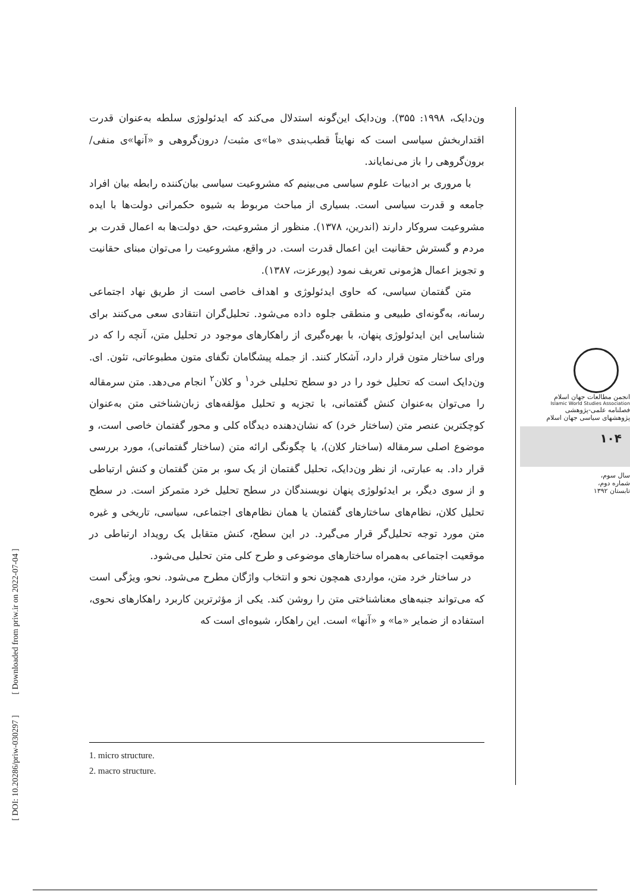ون‌دایک، ۱۹۹۸: ۳۵۵). ون‌دایک این‌گونه استدلال می‌کند که ایدئولوژی سلطه به‌عنوان قدرت اقتداربخش سیاسی است که نهایتاً قطب‌بندی «ما»ی مثبت/ درون‌گروهی و «آنها»ی منفی/ برون‌گروهی را باز می‌نمایاند.
با مروری بر ادبیات علوم سیاسی می‌بینیم که مشروعیت سیاسی بیان‌کننده رابطه بیان افراد جامعه و قدرت سیاسی است. بسیاری از مباحث مربوط به شیوه حکمرانی دولت‌ها با ایده مشروعیت سروکار دارند (اندرین، ۱۳۷۸). منظور از مشروعیت، حق دولت‌ها به اعمال قدرت بر مردم و گسترش حقانیت این اعمال قدرت است. در واقع، مشروعیت را می‌توان مبنای حقانیت و تجویز اعمال هژمونی تعریف نمود (پورعزت، ۱۳۸۷).
متن گفتمان سیاسی، که حاوی ایدئولوژی و اهداف خاصی است از طریق نهاد اجتماعی رسانه، به‌گونه‌ای طبیعی و منطقی جلوه داده می‌شود. تحلیل‌گران انتقادی سعی می‌کنند برای شناسایی این ایدئولوژی پنهان، با بهره‌گیری از راهکارهای موجود در تحلیل متن، آنچه را که در ورای ساختار متون قرار دارد، آشکار کنند. از جمله پیشگامان تگفای متون مطبوعاتی، تئون. ای. ون‌دایک است که تحلیل خود را در دو سطح تحلیلی خرد<sup>۱</sup> و کلان<sup>۲</sup> انجام می‌دهد. متن سرمقاله را می‌توان به‌عنوان کنش گفتمانی، با تجزیه و تحلیل مؤلفه‌های زبان‌شناختی متن به‌عنوان کوچکترین عنصر متن (ساختار خرد) که نشان‌دهنده دیدگاه کلی و محور گفتمان خاصی است، و موضوع اصلی سرمقاله (ساختار کلان)، یا چگونگی ارائه متن (ساختار گفتمانی)، مورد بررسی قرار داد. به عبارتی، از نظر ون‌دایک، تحلیل گفتمان از یک سو، بر متن گفتمان و کنش ارتباطی و از سوی دیگر، بر ایدئولوژی پنهان نویسندگان در سطح تحلیل خرد متمرکز است. در سطح تحلیل کلان، نظام‌های ساختارهای گفتمان یا همان نظام‌های اجتماعی، سیاسی، تاریخی و غیره متن مورد توجه تحلیل‌گر قرار می‌گیرد. در این سطح، کنش متقابل یک رویداد ارتباطی در موقعیت اجتماعی به‌همراه ساختارهای موضوعی و طرح کلی متن تحلیل می‌شود.
در ساختار خرد متن، مواردی همچون نحو و انتخاب واژگان مطرح می‌شود. نحو، ویژگی است که می‌تواند جنبه‌های معناشناختی متن را روشن کند. یکی از مؤثرترین کاربرد راهکارهای نحوی، استفاده از ضمایر «ما» و «آنها» است. این راهکار، شیوه‌ای است که
انجمن مطالعات جهان اسلام
Islamic World Studies Association
فصلنامه علمی-پژوهشی
پژوهشهای سیاسی جهان اسلام
۱۰۴
سال سوم،
شماره دوم،
تابستان ۱۳۹۲
1. micro structure.
2. macro structure.
[ DOI: 10.20286/priw-030297 ] [ Downloaded from priw.ir on 2022-07-04 ]